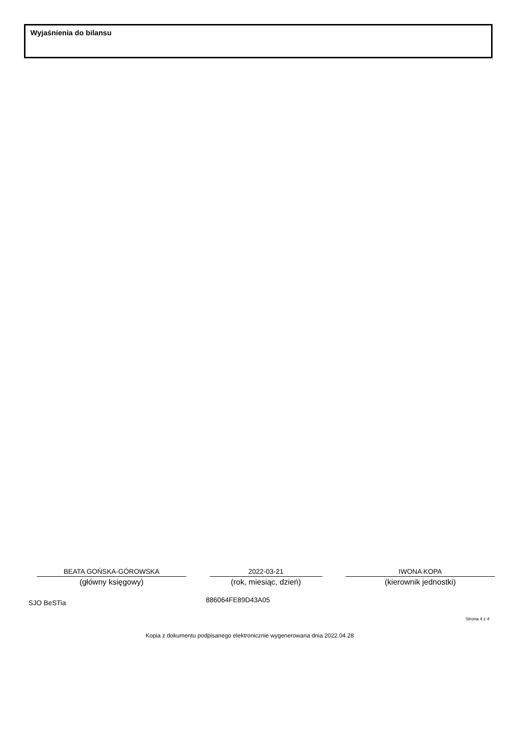Wyjaśnienia do bilansu
BEATA GOŃSKA-GÓROWSKA
(główny księgowy)
2022-03-21
(rok, miesiąc, dzień)
IWONA KOPA
(kierownik jednostki)
SJO BeSTia 886064FE89D43A05
Strona 4 z 4
Kopia z dokumentu podpisanego elektronicznie wygenerowana dnia 2022.04.28